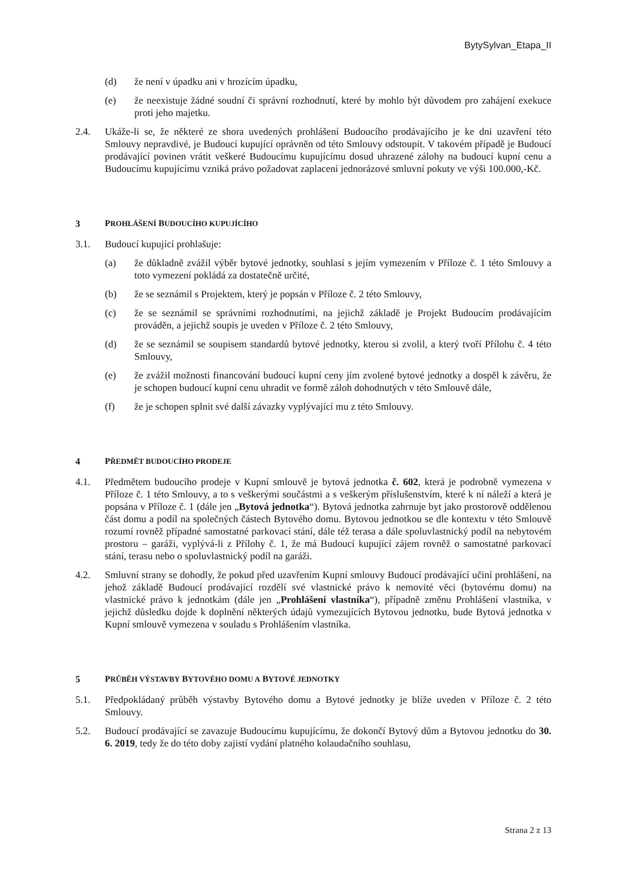BytySylvan_Etapa_II
(d) že není v úpadku ani v hrozícím úpadku,
(e) že neexistuje žádné soudní či správní rozhodnutí, které by mohlo být důvodem pro zahájení exekuce proti jeho majetku.
2.4. Ukáže-li se, že některé ze shora uvedených prohlášení Budoucího prodávajícího je ke dni uzavření této Smlouvy nepravdivé, je Budoucí kupující oprávněn od této Smlouvy odstoupit. V takovém případě je Budoucí prodávající povinen vrátit veškeré Budoucímu kupujícímu dosud uhrazené zálohy na budoucí kupní cenu a Budoucímu kupujícímu vzniká právo požadovat zaplacení jednorázové smluvní pokuty ve výši 100.000,-Kč.
3 PROHLÁŠENÍ BUDOUCÍHO KUPUJÍCÍHO
3.1. Budoucí kupující prohlašuje:
(a) že důkladně zvážil výběr bytové jednotky, souhlasí s jejím vymezením v Příloze č. 1 této Smlouvy a toto vymezení pokládá za dostatečně určité,
(b) že se seznámil s Projektem, který je popsán v Příloze č. 2 této Smlouvy,
(c) že se seznámil se správními rozhodnutími, na jejichž základě je Projekt Budoucím prodávajícím prováděn, a jejichž soupis je uveden v Příloze č. 2 této Smlouvy,
(d) že se seznámil se soupisem standardů bytové jednotky, kterou si zvolil, a který tvoří Přílohu č. 4 této Smlouvy,
(e) že zvážil možnosti financování budoucí kupní ceny jím zvolené bytové jednotky a dospěl k závěru, že je schopen budoucí kupní cenu uhradit ve formě záloh dohodnutých v této Smlouvě dále,
(f) že je schopen splnit své další závazky vyplývající mu z této Smlouvy.
4 PŘEDMĚT BUDOUCÍHO PRODEJE
4.1. Předmětem budoucího prodeje v Kupní smlouvě je bytová jednotka č. 602, která je podrobně vymezena v Příloze č. 1 této Smlouvy, a to s veškerými součástmi a s veškerým příslušenstvím, které k ní náleží a která je popsána v Příloze č. 1 (dále jen „Bytová jednotka“). Bytová jednotka zahrnuje byt jako prostorově oddělenou část domu a podíl na společných částech Bytového domu. Bytovou jednotkou se dle kontextu v této Smlouvě rozumí rovněž případné samostatné parkovací stání, dále též terasa a dále spoluvlastnický podíl na nebytovém prostoru – garáži, vyplývá-li z Přílohy č. 1, že má Budoucí kupující zájem rovněž o samostatné parkovací stání, terasu nebo o spoluvlastnický podíl na garáži.
4.2. Smluvní strany se dohodly, že pokud před uzavřením Kupní smlouvy Budoucí prodávající učiní prohlášení, na jehož základě Budoucí prodávající rozdělí své vlastnické právo k nemovité věci (bytovému domu) na vlastnické právo k jednotkám (dále jen „Prohlášení vlastníka“), případně změnu Prohlášení vlastníka, v jejichž důsledku dojde k doplnění některých údajů vymezujících Bytovou jednotku, bude Bytová jednotka v Kupní smlouvě vymezena v souladu s Prohlášením vlastníka.
5 PRŮBĚH VÝSTAVBY BYTOVÉHO DOMU A BYTOVÉ JEDNOTKY
5.1. Předpokládaný průběh výstavby Bytového domu a Bytové jednotky je blíže uveden v Příloze č. 2 této Smlouvy.
5.2. Budoucí prodávající se zavazuje Budoucímu kupujícímu, že dokončí Bytový dům a Bytovou jednotku do 30. 6. 2019, tedy že do této doby zajistí vydání platného kolaudačního souhlasu,
Strana 2 z 13